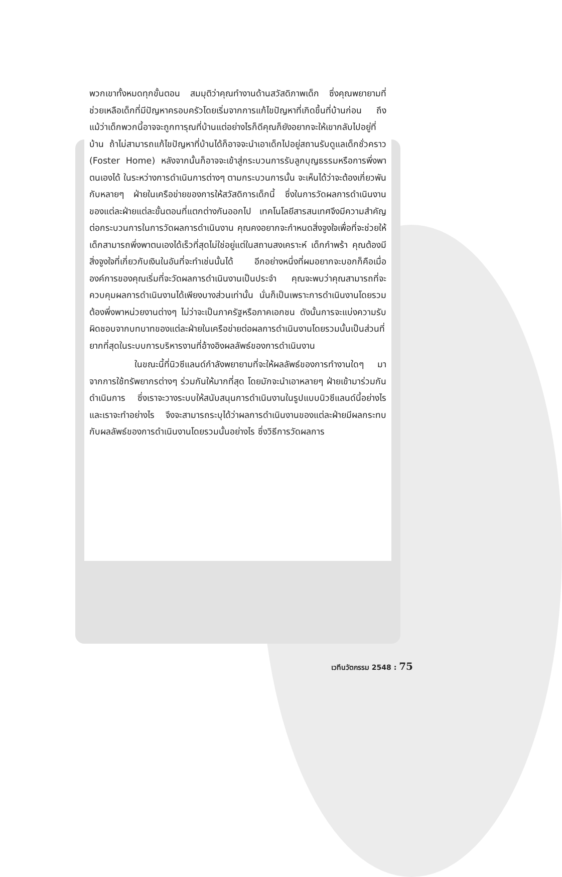พวกเขาทั้งหมดทุกขั้นตอน สมมุติว่าคุณทำงานด้านสวัสดิภาพเด็ก ซึ่งคุณพยายามที่ช่วยเหลือเด็กที่มีปัญหาครอบครัวโดยเริ่มจากการแก้ไขปัญหาที่เกิดขึ้นที่บ้านก่อน ถึงแม้ว่าเด็กพวกนี้อาจจะถูกทารุณที่บ้านแต่อย่างไรก็ดีคุณก็ยังอยากจะให้เขากลับไปอยู่ที่บ้าน ถ้าไม่สามารถแก้ไขปัญหาที่บ้านได้ก็อาจจะนำเอาเด็กไปอยู่สถานรับดูแลเด็กชั่วคราว (Foster Home) หลังจากนั้นก็อาจจะเข้าสู่กระบวนการรับลูกบุญธรรมหรือการพึ่งพาตนเองได้ ในระหว่างการดำเนินการต่างๆ ตามกระบวนการนั้น จะเห็นได้ว่าจะต้องเกี่ยวพันกับหลายๆ ฝ่ายในเครือข่ายของการให้สวัสดิการเด็กนี้ ซึ่งในการวัดผลการดำเนินงานของแต่ละฝ่ายแต่ละขั้นตอนที่แตกต่างกันออกไป เทคโนโลยีสารสนเทศจึงมีความสำคัญต่อกระบวนการในการวัดผลการดำเนินงาน คุณคงอยากจะกำหนดสิ่งจูงใจเพื่อที่จะช่วยให้เด็กสามารถพึ่งพาตนเองได้เร็วที่สุดไม่ใช่อยู่แต่ในสถานสงเคราะห์ เด็กกำพร้า คุณต้องมีสิ่งจูงใจที่เกี่ยวกับเงินในอันที่จะทำเช่นนั้นได้ อีกอย่างหนึ่งที่ผมอยากจะบอกก็คือเมื่อองค์การของคุณเริ่มที่จะวัดผลการดำเนินงานเป็นประจำ คุณจะพบว่าคุณสามารถที่จะควบคุมผลการดำเนินงานได้เพียงบางส่วนเท่านั้น นั่นก็เป็นเพราะการดำเนินงานโดยรวมต้องพึ่งพาหน่วยงานต่างๆ ไม่ว่าจะเป็นภาครัฐหรือภาคเอกชน ดังนั้นการจะแบ่งความรับผิดชอบจากบทบาทของแต่ละฝ่ายในเครือข่ายต่อผลการดำเนินงานโดยรวมนั้นเป็นส่วนที่ยากที่สุดในระบบการบริหารงานที่อ้างอิงผลลัพธ์ของการดำเนินงาน
ในขณะนี้ที่นิวซีแลนด์กำลังพยายามที่จะให้ผลลัพธ์ของการทำงานใดๆ มาจากการใช้ทรัพยากรต่างๆ ร่วมกันให้มากที่สุด โดยมักจะนำเอาหลายๆ ฝ่ายเข้ามาร่วมกันดำเนินการ ซึ่งเราจะวางระบบให้สนับสนุนการดำเนินงานในรูปแบบนิวซีแลนด์นี้อย่างไร และเราจะทำอย่างไร จึงจะสามารถระบุได้ว่าผลการดำเนินงานของแต่ละฝ่ายมีผลกระทบกับผลลัพธ์ของการดำเนินงานโดยรวมนั้นอย่างไร ซึ่งวิธีการวัดผลการ
เวทีนวัตกรรม 2548 : 75